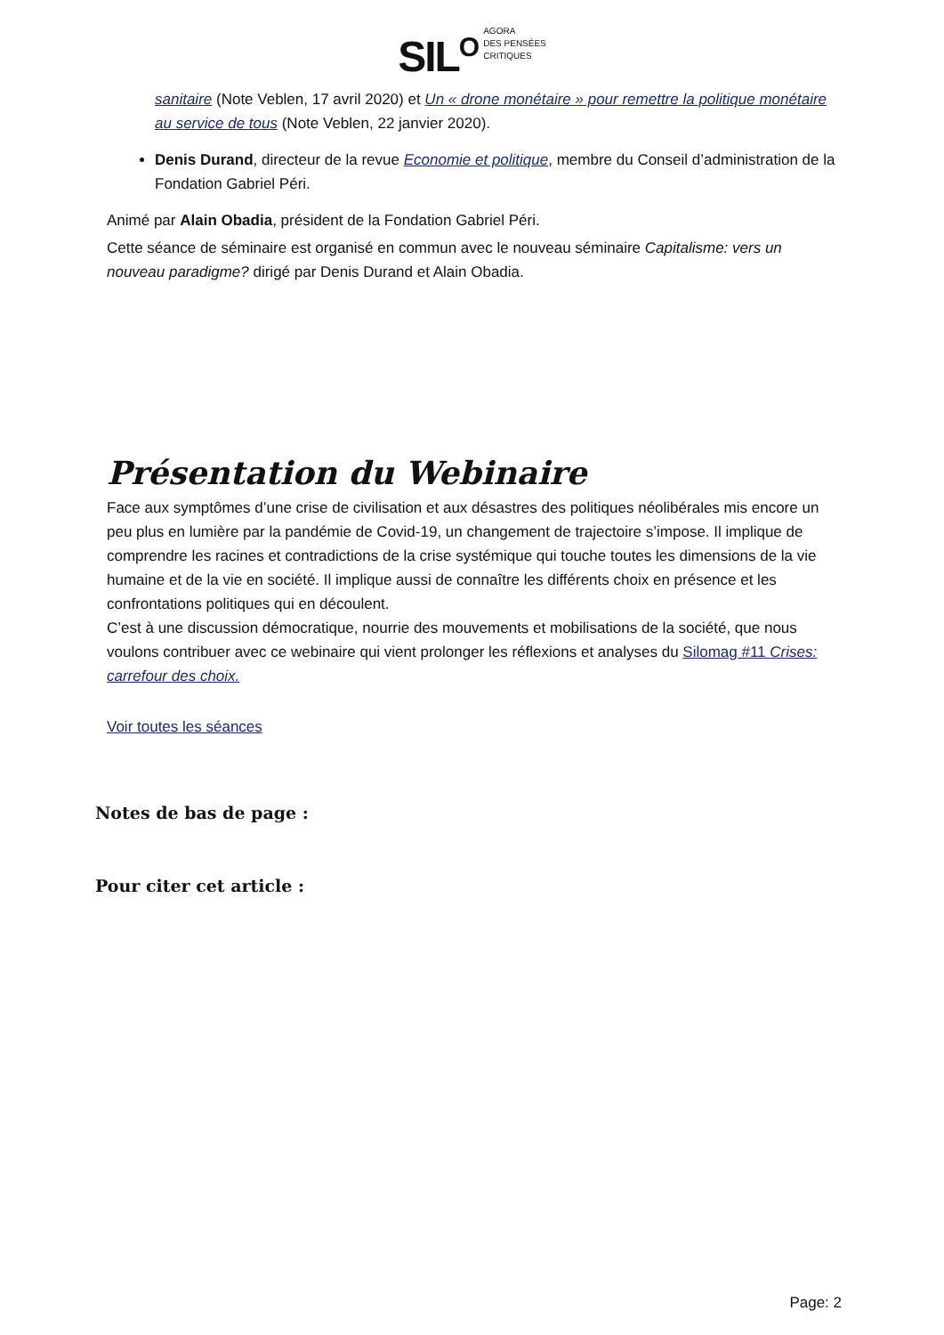SIL<sup>O</sup> AGORA
DES PENSÉES
CRITIQUES
sanitaire (Note Veblen, 17 avril 2020) et Un « drone monétaire » pour remettre la politique monétaire au service de tous (Note Veblen, 22 janvier 2020).
Denis Durand, directeur de la revue Economie et politique, membre du Conseil d’administration de la Fondation Gabriel Péri.
Animé par Alain Obadia, président de la Fondation Gabriel Péri.
Cette séance de séminaire est organisé en commun avec le nouveau séminaire Capitalisme: vers un nouveau paradigme? dirigé par Denis Durand et Alain Obadia.
Présentation du Webinaire
Face aux symptômes d’une crise de civilisation et aux désastres des politiques néolibérales mis encore un peu plus en lumière par la pandémie de Covid-19, un changement de trajectoire s’impose. Il implique de comprendre les racines et contradictions de la crise systémique qui touche toutes les dimensions de la vie humaine et de la vie en société. Il implique aussi de connaître les différents choix en présence et les confrontations politiques qui en découlent.
C’est à une discussion démocratique, nourrie des mouvements et mobilisations de la société, que nous voulons contribuer avec ce webinaire qui vient prolonger les réflexions et analyses du Silomag #11 Crises: carrefour des choix.
Voir toutes les séances
Notes de bas de page :
Pour citer cet article :
Page: 2